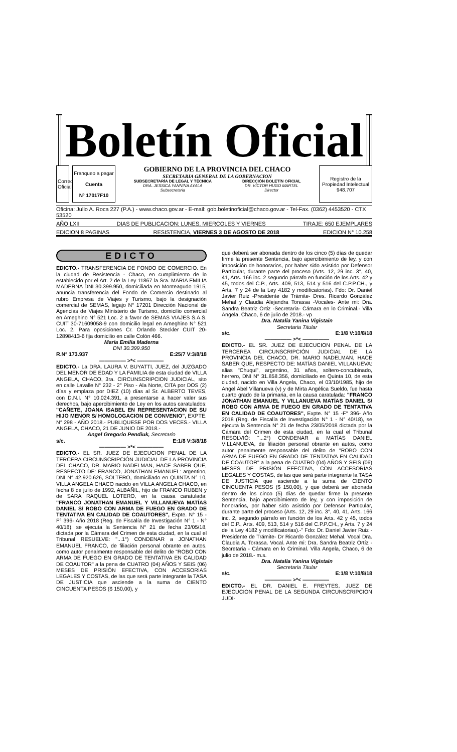Boletín Oficial
Correo Oficial
Franqueo a pagar
Cuenta
Nº 17017F10
GOBIERNO DE LA PROVINCIA DEL CHACO
SECRETARIA GENERAL DE LA GOBERNACION
SUBSECRETARÍA DE LEGAL Y TÉCNICA
DRA. JESSICA YANNINA AYALA
Subsecretaria
DIRECCIÓN BOLETÍN OFICIAL
DR. VÍCTOR HUGO MARTEL
Director
Registro de la
Propiedad Intelectual
948.707
Oficina: Julio A. Roca 227 (P.A.) - www.chaco.gov.ar - E-mail: gob.boletinoficial@chaco.gov.ar - Tel-Fax. (0362) 4453520 - CTX 53520
AÑO LXII DIAS DE PUBLICACION: LUNES, MIERCOLES Y VIERNES TIRAJE: 650 EJEMPLARES
EDICION 8 PAGINAS RESISTENCIA, VIERNES 3 DE AGOSTO DE 2018 EDICION N° 10.258
EDICTO
EDICTO.- TRANSFERENCIA DE FONDO DE COMERCIO. En la ciudad de Resistencia - Chaco, en cumplimiento de lo establecido por el Art. 2 de la Ley 11867 la Sra. MARIA EMILIA MADERNA DNI 30.399.950, domiciliada en Monteagudo 1915, anuncia transferencia del Fondo de Comercio destinado al rubro Empresa de Viajes y Turismo, bajo la designación comercial de SEMAS, legajo N° 17201 Dirección Nacional de Agencias de Viajes Ministerio de Turismo, domicilio comercial en Ameghino N° 521 Loc. 2 a favor de SEMAS VIAJES S.A.S. CUIT 30-71609058-9 con domicilio legal en Ameghino N° 521 Loc. 2. Para oposiciones Cr. Orlando Steckler CUIT 20-12898413-6 fija domicilio en calle Colón 466.
Maria Emilia Maderna
DNI 30.399.950
R.Nº 173.937 E:25/7 V:3/8/18
————— >*< —————
EDICTO.- La DRA. LAURA V. BUYATTI, JUEZ, del JUZGADO DEL MENOR DE EDAD Y LA FAMILIA de esta ciudad de VILLA ANGELA, CHACO, 3ra. CIRCUNSCRIPCION JUDICIAL, sito en calle Lavalle N° 232 - 2° Piso - Ala Norte, CITA por DOS (2) días y emplaza por DIEZ (10) días al Sr. ALBERTO TEVES, con D.N.I. N° 10.024.391, a presentarse a hacer valer sus derechos, bajo apercibimiento de Ley en los autos caratulados: "CAÑETE, JOANA ISABEL EN REPRESENTACION DE SU HIJO MENOR S/ HOMOLOGACION DE CONVENIO", EXPTE. N° 298 - AÑO 2018.- PUBLIQUESE POR DOS VECES.- VILLA ANGELA, CHACO, 21 DE JUNIO DE 2018.-
Angel Gregorio Pendiuk, Secretario
s/c. E:1/8 V:3/8/18
————— >*< —————
EDICTO.- EL SR. JUEZ DE EJECUCION PENAL DE LA TERCERA CIRCUNSCRIPCIÓN JUDICIAL DE LA PROVINCIA DEL CHACO, DR. MARIO NADELMAN, HACE SABER QUE, RESPECTO DE: FRANCO, JONATHAN EMANUEL: argentino, DNI N° 42.920.626, SOLTERO, domiciliado en QUINTA N° 10, VILLA ANGELA CHACO nacido en VILLA ANGELA CHACO, en fecha 8 de julio de 1992, ALBAÑIL, hijo de FRANCO RUBEN y de SARA RAQUEL LOTERO, en la causa caratulada: "FRANCO JONATHAN EMANUEL Y VILLANUEVA MATÍAS DANIEL S/ ROBO CON ARMA DE FUEGO EN GRADO DE TENTATIVA EN CALIDAD DE COAUTORES", Expte. N° 15 -F° 396- Año 2018 (Reg. de Fiscalía de Investigación N° 1 - N° 40/18), se ejecuta la Sentencia N° 21 de fecha 23/05/18, dictada por la Cámara del Crimen de esta ciudad, en la cual el Tribunal RESUELVE: "...1°) CONDENAR a JONATHAN EMANUEL FRANCO, de filiación personal obrante en autos, como autor penalmente responsable del delito de "ROBO CON ARMA DE FUEGO EN GRADO DE TENTATIVA EN CALIDAD DE COAUTOR" a la pena de CUATRO (04) AÑOS Y SEIS (06) MESES DE PRISIÓN EFECTIVA, CON ACCESORIAS LEGALES Y COSTAS, de las que será parte integrante la TASA DE JUSTICIA que asciende a la suma de CIENTO CINCUENTA PESOS ($ 150,00), y
que deberá ser abonada dentro de los cinco (5) días de quedar firme la presente Sentencia, bajo apercibimiento de ley, y con imposición de honorarios, por haber sido asistido por Defensor Particular, durante parte del proceso (Arts. 12, 29 inc. 3°, 40, 41, Arts. 166 inc. 2 segundo párrafo en función de los Arts. 42 y 45, todos del C.P., Arts. 409, 513, 514 y 516 del C.P.P.CH., y Arts. 7 y 24 de la Ley 4182 y modificatorias). Fdo: Dr. Daniel Javier Ruiz -Presidente de Trámite- Dres. Ricardo González Mehal y Claudia Alejandra Torassa -Vocales- Ante mi: Dra. Sandra Beatriz Ortiz -Secretaria- Cámara en lo Criminal.- Villa Angela, Chaco, 6 de julio de 2018.- vp
Dra. Natalia Yanina Vigistain
Secretaria Titular
s/c. E:1/8 V:10/8/18
————— >*< —————
EDICTO.- EL SR. JUEZ DE EJECUCION PENAL DE LA TERCEREA CIRCUNSCRIPCIÓN JUDICIAL DE LA PROVINCIA DEL CHACO, DR. MARIO NADELMAN, HACE SABER QUE, RESPECTO DE: MATÍAS DANIEL VILLANUEVA: alias "Chuqui", argentino, 31 años, soltero-concubinado, herrero, DNI N° 31.858.356, domiciliado en Quinta 10, de esta ciudad, nacido en Villa Angela, Chaco, el 03/10/1985, hijo de Angel Abel Villanueva (v) y de Mirta Angélica Sueldo, fue hasta cuarto grado de la primaria, en la causa caratulada: "FRANCO JONATHAN EMANUEL Y VILLANUEVA MATÍAS DANIEL S/ ROBO CON ARMA DE FUEGO EN GRADO DE TENTATIVA EN CALIDAD DE COAUTORES", Expte. N° 15 -F° 396- Año 2018 (Reg. de Fiscalía de Investigación N° 1 - N° 40/18), se ejecuta la Sentencia N° 21 de fecha 23/05/2018 dictada por la Cámara del Crimen de esta ciudad, en la cual el Tribunal RESOLVIÓ: "...2°) CONDENAR a MATÍAS DANIEL VILLANUEVA, de filiación personal obrante en autos, como autor penalmente responsable del delito de "ROBO CON ARMA DE FUEGO EN GRADO DE TENTATIVA EN CALIDAD DE COAUTOR" a la pena de CUATRO (04) AÑOS Y SEIS (06) MESES DE PRISIÓN EFECTIVA, CON ACCESORIAS LEGALES Y COSTAS, de las que será parte integrante la TASA DE JUSTICIA que asciende a la suma de CIENTO CINCUENTA PESOS ($ 150,00), y que deberá ser abonada dentro de los cinco (5) días de quedar firme la presente Sentencia, bajo apercibimiento de ley, y con imposición de honorarios, por haber sido asistido por Defensor Particular, durante parte del proceso (Arts. 12, 29 inc. 3°, 40, 41, Arts. 166 inc. 2, segundo párrafo en función de los Arts. 42 y 45, todos del C.P., Arts. 409, 513, 514 y 516 del C.P.P.CH., y Arts. 7 y 24 de la Ley 4182 y modificatorias).-" Fdo: Dr. Daniel Javier Ruiz - Presidente de Trámite- Dr Ricardo González Mehal. Vocal Dra. Claudia A. Torassa. Vocal. Ante mi: Dra. Sandra Beatriz Ortíz - Secretaria - Cámara en lo Criminal. Villa Angela, Chaco, 6 de julio de 2018.- m.s.
Dra. Natalia Yanina Vigistain
Secretaria Titular
s/c. E:1/8 V:10/8/18
————— >*< —————
EDICTO.- EL DR. DANIEL E. FREYTES, JUEZ DE EJECUCION PENAL DE LA SEGUNDA CIRCUNSCRIPCION JUDI-